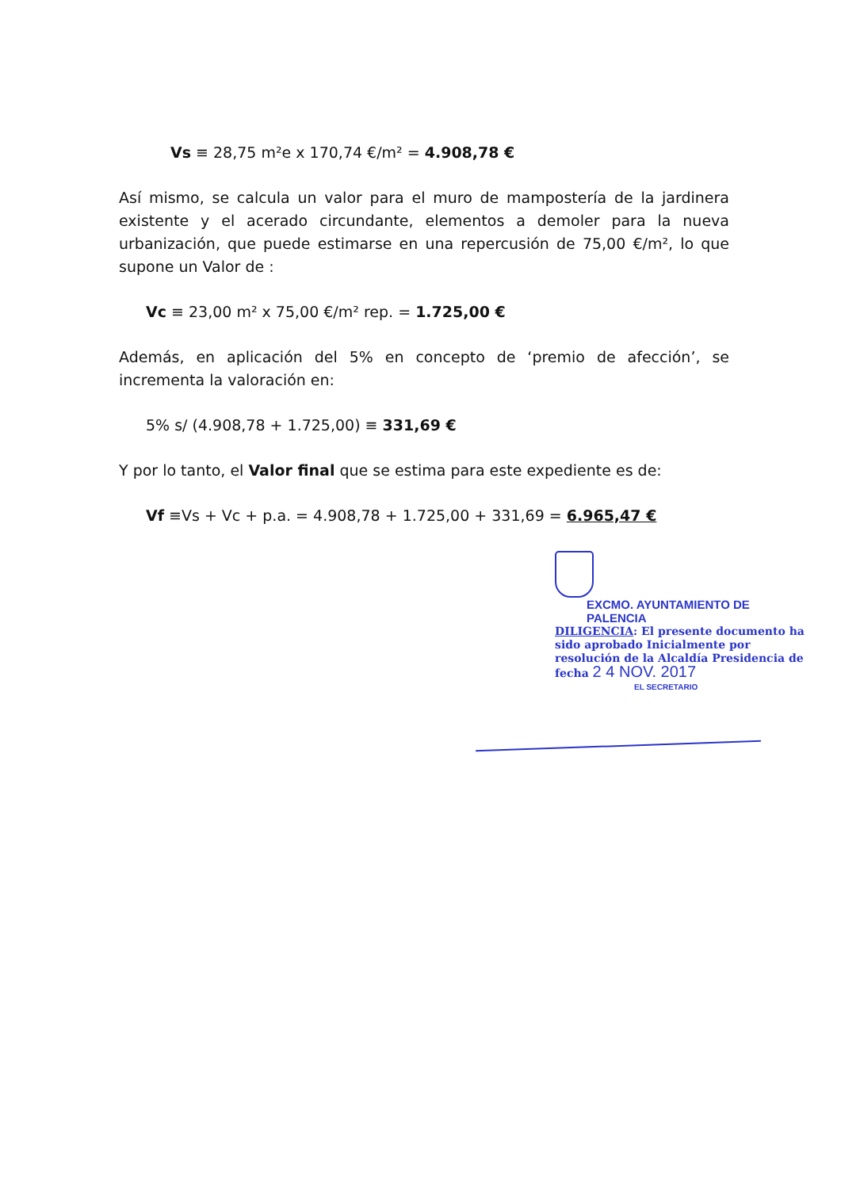Vs ≡ 28,75 m²e x 170,74 €/m² = 4.908,78 €
Así mismo, se calcula un valor para el muro de mampostería de la jardinera existente y el acerado circundante, elementos a demoler para la nueva urbanización, que puede estimarse en una repercusión de 75,00 €/m², lo que supone un Valor de :
Vc ≡ 23,00 m² x 75,00 €/m² rep. = 1.725,00 €
Además, en aplicación del 5% en concepto de ‘premio de afección’, se incrementa la valoración en:
5% s/ (4.908,78 + 1.725,00) ≡ 331,69 €
Y por lo tanto, el Valor final que se estima para este expediente es de:
Vf ≡Vs + Vc + p.a. = 4.908,78 + 1.725,00 + 331,69 = 6.965,47 €
EXCMO. AYUNTAMIENTO DE PALENCIA
DILIGENCIA: El presente documento ha sido aprobado Inicialmente por resolución de la Alcaldía Presidencia de fecha 2 4 NOV. 2017
EL SECRETARIO